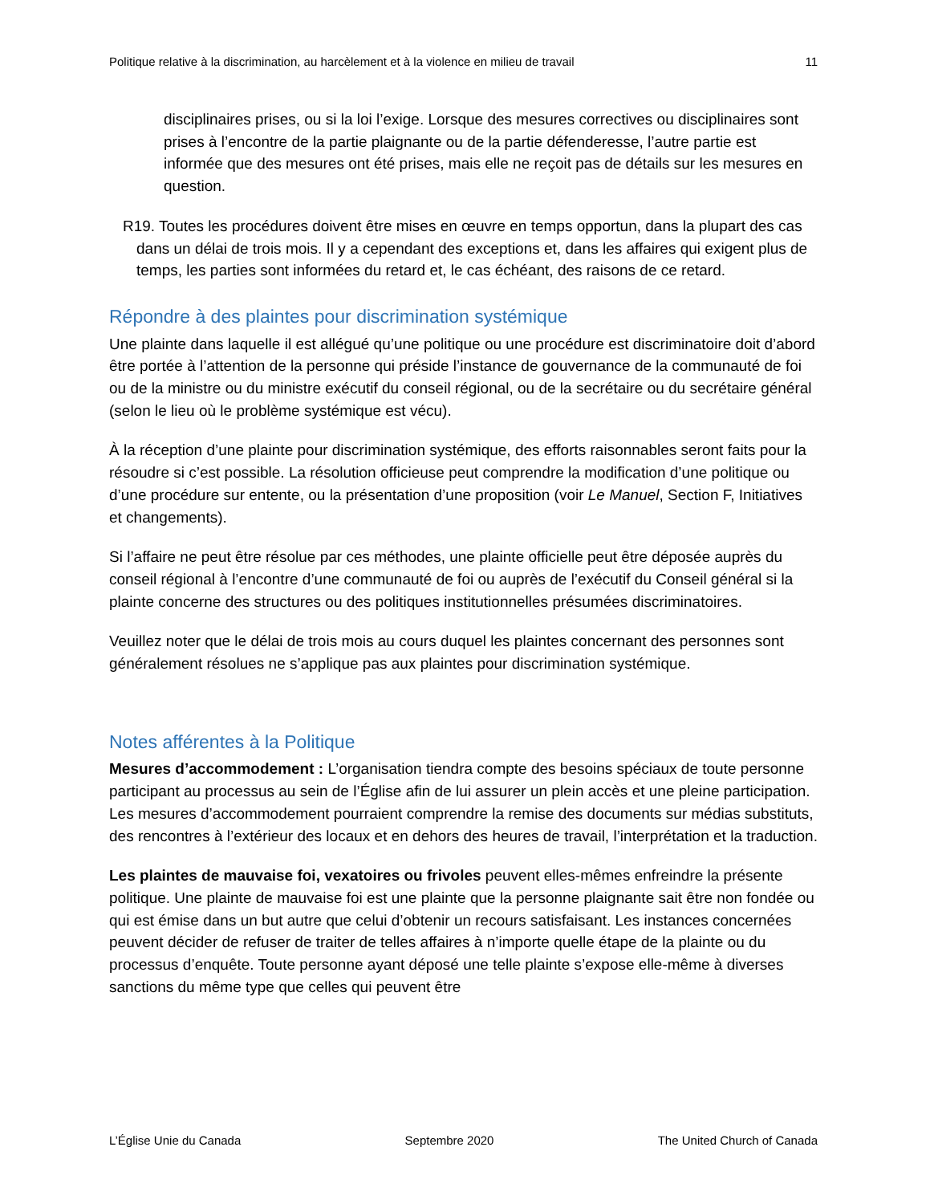Politique relative à la discrimination, au harcèlement et à la violence en milieu de travail 11
disciplinaires prises, ou si la loi l’exige. Lorsque des mesures correctives ou disciplinaires sont prises à l’encontre de la partie plaignante ou de la partie défenderesse, l’autre partie est informée que des mesures ont été prises, mais elle ne reçoit pas de détails sur les mesures en question.
R19. Toutes les procédures doivent être mises en œuvre en temps opportun, dans la plupart des cas dans un délai de trois mois. Il y a cependant des exceptions et, dans les affaires qui exigent plus de temps, les parties sont informées du retard et, le cas échéant, des raisons de ce retard.
Répondre à des plaintes pour discrimination systémique
Une plainte dans laquelle il est allégué qu’une politique ou une procédure est discriminatoire doit d’abord être portée à l’attention de la personne qui préside l’instance de gouvernance de la communauté de foi ou de la ministre ou du ministre exécutif du conseil régional, ou de la secrétaire ou du secrétaire général (selon le lieu où le problème systémique est vécu).
À la réception d’une plainte pour discrimination systémique, des efforts raisonnables seront faits pour la résoudre si c’est possible. La résolution officieuse peut comprendre la modification d’une politique ou d’une procédure sur entente, ou la présentation d’une proposition (voir Le Manuel, Section F, Initiatives et changements).
Si l’affaire ne peut être résolue par ces méthodes, une plainte officielle peut être déposée auprès du conseil régional à l’encontre d’une communauté de foi ou auprès de l’exécutif du Conseil général si la plainte concerne des structures ou des politiques institutionnelles présumées discriminatoires.
Veuillez noter que le délai de trois mois au cours duquel les plaintes concernant des personnes sont généralement résolues ne s’applique pas aux plaintes pour discrimination systémique.
Notes afférentes à la Politique
Mesures d’accommodement : L’organisation tiendra compte des besoins spéciaux de toute personne participant au processus au sein de l’Église afin de lui assurer un plein accès et une pleine participation. Les mesures d’accommodement pourraient comprendre la remise des documents sur médias substituts, des rencontres à l’extérieur des locaux et en dehors des heures de travail, l’interprétation et la traduction.
Les plaintes de mauvaise foi, vexatoires ou frivoles peuvent elles-mêmes enfreindre la présente politique. Une plainte de mauvaise foi est une plainte que la personne plaignante sait être non fondée ou qui est émise dans un but autre que celui d’obtenir un recours satisfaisant. Les instances concernées peuvent décider de refuser de traiter de telles affaires à n’importe quelle étape de la plainte ou du processus d’enquête. Toute personne ayant déposé une telle plainte s’expose elle-même à diverses sanctions du même type que celles qui peuvent être
L’Église Unie du Canada Septembre 2020 The United Church of Canada